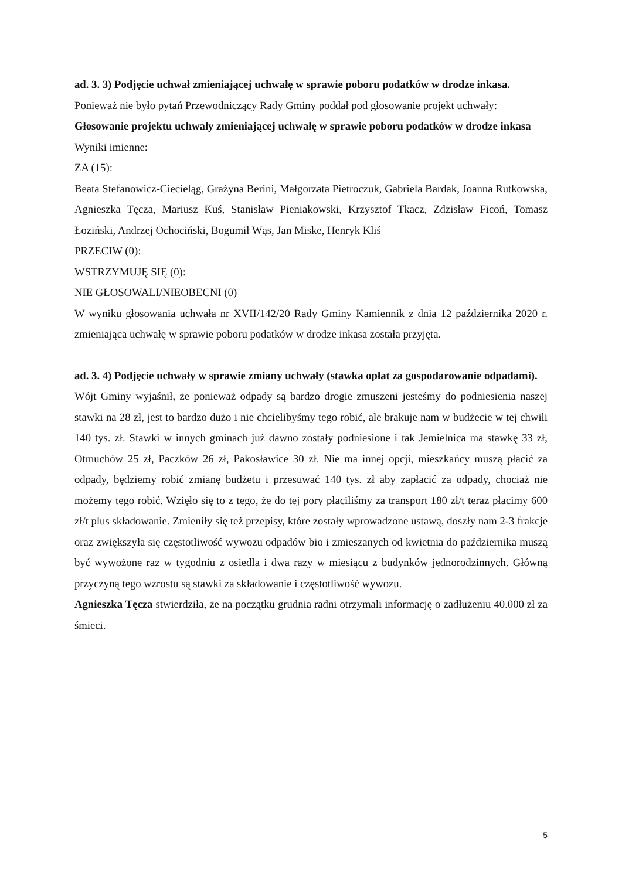ad. 3. 3) Podjęcie uchwał zmieniającej uchwałę w sprawie poboru podatków w drodze inkasa.
Ponieważ nie było pytań Przewodniczący Rady Gminy poddał pod głosowanie projekt uchwały:
Głosowanie projektu uchwały zmieniającej uchwałę w sprawie poboru podatków w drodze inkasa
Wyniki imienne:
ZA (15):
Beata Stefanowicz-Ciecieląg, Grażyna Berini, Małgorzata Pietroczuk, Gabriela Bardak, Joanna Rutkowska, Agnieszka Tęcza, Mariusz Kuś, Stanisław Pieniakowski, Krzysztof Tkacz, Zdzisław Ficoń, Tomasz Łoziński, Andrzej Ochociński, Bogumił Wąs, Jan Miske, Henryk Kliś
PRZECIW (0):
WSTRZYMUJĘ SIĘ (0):
NIE GŁOSOWALI/NIEOBECNI (0)
W wyniku głosowania uchwała nr XVII/142/20 Rady Gminy Kamiennik z dnia 12 października 2020 r. zmieniająca uchwałę w sprawie poboru podatków w drodze inkasa została przyjęta.
ad. 3. 4) Podjęcie uchwały w sprawie zmiany uchwały (stawka opłat za gospodarowanie odpadami).
Wójt Gminy wyjaśnił, że ponieważ odpady są bardzo drogie zmuszeni jesteśmy do podniesienia naszej stawki na 28 zł, jest to bardzo dużo i nie chcielibyśmy tego robić, ale brakuje nam w budżecie w tej chwili 140 tys. zł. Stawki w innych gminach już dawno zostały podniesione i tak Jemielnica ma stawkę 33 zł, Otmuchów 25 zł, Paczków 26 zł, Pakosławice 30 zł. Nie ma innej opcji, mieszkańcy muszą płacić za odpady, będziemy robić zmianę budżetu i przesuwać 140 tys. zł aby zapłacić za odpady, chociaż nie możemy tego robić. Wzięło się to z tego, że do tej pory płaciliśmy za transport 180 zł/t teraz płacimy 600 zł/t plus składowanie. Zmieniły się też przepisy, które zostały wprowadzone ustawą, doszły nam 2-3 frakcje oraz zwiększyła się częstotliwość wywozu odpadów bio i zmieszanych od kwietnia do października muszą być wywożone raz w tygodniu z osiedla i dwa razy w miesiącu z budynków jednorodzinnych. Główną przyczyną tego wzrostu są stawki za składowanie i częstotliwość wywozu.
Agnieszka Tęcza stwierdziła, że na początku grudnia radni otrzymali informację o zadłużeniu 40.000 zł za śmieci.
5